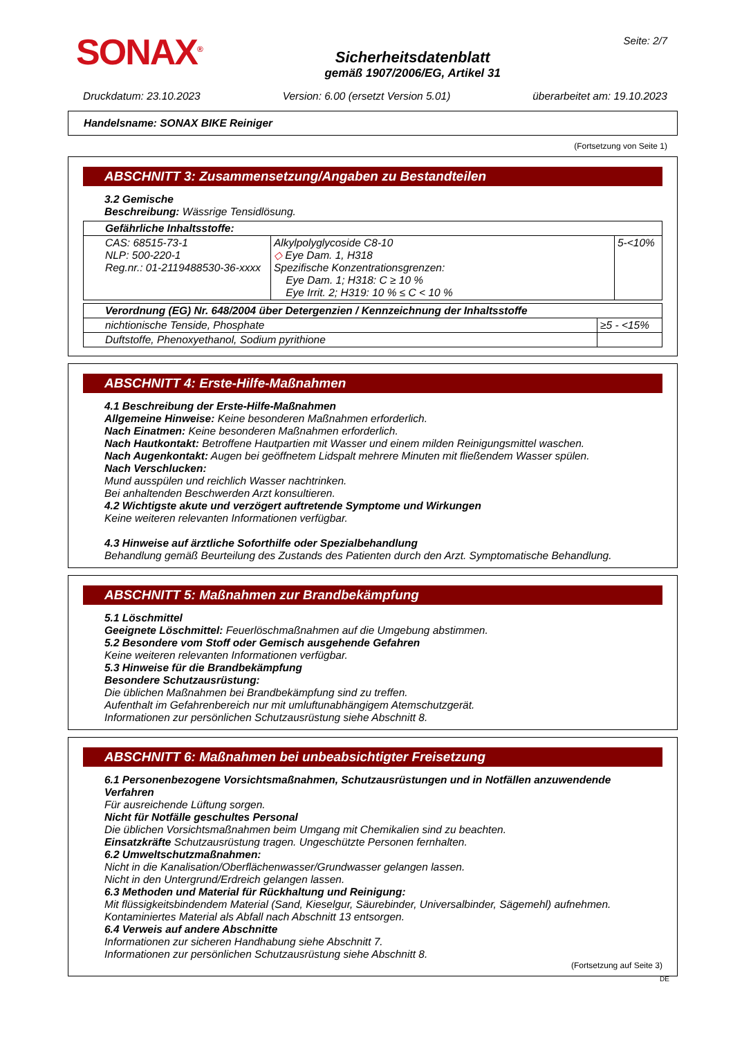SONAX<sup>®</sup>
Sicherheitsdatenblatt
gemäß 1907/2006/EG, Artikel 31
Seite: 2/7
Druckdatum: 23.10.2023 Version: 6.00 (ersetzt Version 5.01) überarbeitet am: 19.10.2023
Handelsname: SONAX BIKE Reiniger
(Fortsetzung von Seite 1)
ABSCHNITT 3: Zusammensetzung/Angaben zu Bestandteilen
3.2 Gemische
Beschreibung: Wässrige Tensidlösung.
| Gefährliche Inhaltsstoffe: | | |
| CAS: 68515-73-1 NLP: 500-220-1 Reg.nr.: 01-2119488530-36-xxxx | Alkylpolyglycoside C8-10 ◇ Eye Dam. 1, H318 Spezifische Konzentrationsgrenzen: Eye Dam. 1; H318: C ≥ 10 % Eye Irrit. 2; H319: 10 % ≤ C < 10 % | 5-<10% |
| Verordnung (EG) Nr. 648/2004 über Detergenzien / Kennzeichnung der Inhaltsstoffe | |
| nichtionische Tenside, Phosphate | ≥5 - <15% |
| Duftstoffe, Phenoxyethanol, Sodium pyrithione | |
ABSCHNITT 4: Erste-Hilfe-Maßnahmen
4.1 Beschreibung der Erste-Hilfe-Maßnahmen
Allgemeine Hinweise: Keine besonderen Maßnahmen erforderlich.
Nach Einatmen: Keine besonderen Maßnahmen erforderlich.
Nach Hautkontakt: Betroffene Hautpartien mit Wasser und einem milden Reinigungsmittel waschen.
Nach Augenkontakt: Augen bei geöffnetem Lidspalt mehrere Minuten mit fließendem Wasser spülen.
Nach Verschlucken:
Mund ausspülen und reichlich Wasser nachtrinken.
Bei anhaltenden Beschwerden Arzt konsultieren.
4.2 Wichtigste akute und verzögert auftretende Symptome und Wirkungen
Keine weiteren relevanten Informationen verfügbar.
4.3 Hinweise auf ärztliche Soforthilfe oder Spezialbehandlung
Behandlung gemäß Beurteilung des Zustands des Patienten durch den Arzt. Symptomatische Behandlung.
ABSCHNITT 5: Maßnahmen zur Brandbekämpfung
5.1 Löschmittel
Geeignete Löschmittel: Feuerlöschmaßnahmen auf die Umgebung abstimmen.
5.2 Besondere vom Stoff oder Gemisch ausgehende Gefahren
Keine weiteren relevanten Informationen verfügbar.
5.3 Hinweise für die Brandbekämpfung
Besondere Schutzausrüstung:
Die üblichen Maßnahmen bei Brandbekämpfung sind zu treffen.
Aufenthalt im Gefahrenbereich nur mit umluftunabhängigem Atemschutzgerät.
Informationen zur persönlichen Schutzausrüstung siehe Abschnitt 8.
ABSCHNITT 6: Maßnahmen bei unbeabsichtigter Freisetzung
6.1 Personenbezogene Vorsichtsmaßnahmen, Schutzausrüstungen und in Notfällen anzuwendende Verfahren
Für ausreichende Lüftung sorgen.
Nicht für Notfälle geschultes Personal
Die üblichen Vorsichtsmaßnahmen beim Umgang mit Chemikalien sind zu beachten.
Einsatzkräfte Schutzausrüstung tragen. Ungeschützte Personen fernhalten.
6.2 Umweltschutzmaßnahmen:
Nicht in die Kanalisation/Oberflächenwasser/Grundwasser gelangen lassen.
Nicht in den Untergrund/Erdreich gelangen lassen.
6.3 Methoden und Material für Rückhaltung und Reinigung:
Mit flüssigkeitsbindendem Material (Sand, Kieselgur, Säurebinder, Universalbinder, Sägemehl) aufnehmen.
Kontaminiertes Material als Abfall nach Abschnitt 13 entsorgen.
6.4 Verweis auf andere Abschnitte
Informationen zur sicheren Handhabung siehe Abschnitt 7.
Informationen zur persönlichen Schutzausrüstung siehe Abschnitt 8.
(Fortsetzung auf Seite 3)
DE